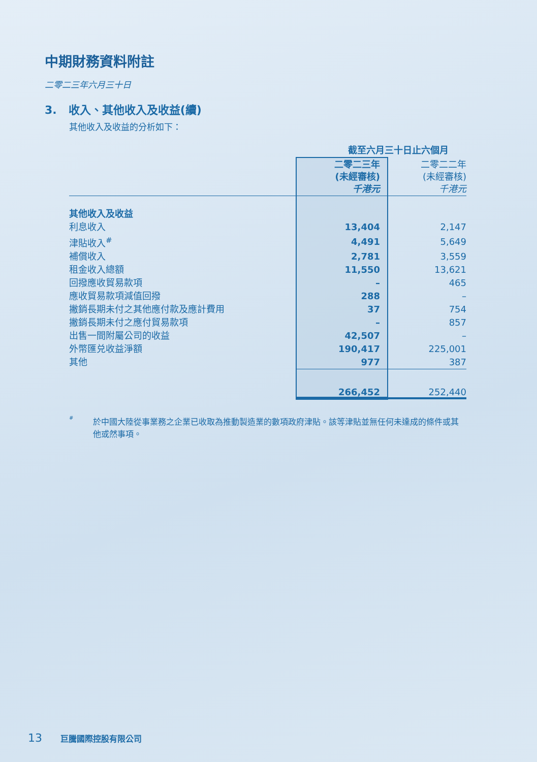中期財務資料附註
二零二三年六月三十日
3. 收入、其他收入及收益(續)
其他收入及收益的分析如下：
| | 截至六月三十日止六個月 | |
| --- | --- | --- |
| | 二零二三年 (未經審核) 千港元 | 二零二二年 (未經審核) 千港元 |
| 其他收入及收益 | | |
| 利息收入 | 13,404 | 2,147 |
| 津貼收入<sup>#</sup> | 4,491 | 5,649 |
| 補償收入 | 2,781 | 3,559 |
| 租金收入總額 | 11,550 | 13,621 |
| 回撥應收貿易款項 | – | 465 |
| 應收貿易款項減值回撥 | 288 | – |
| 撇銷長期未付之其他應付款及應計費用 | 37 | 754 |
| 撇銷長期未付之應付貿易款項 | – | 857 |
| 出售一間附屬公司的收益 | 42,507 | – |
| 外幣匯兑收益淨額 | 190,417 | 225,001 |
| 其他 | 977 | 387 |
| | 266,452 | 252,440 |
# 於中國大陸從事業務之企業已收取為推動製造業的數項政府津貼。該等津貼並無任何未達成的條件或其他或然事項。
13 巨騰國際控股有限公司